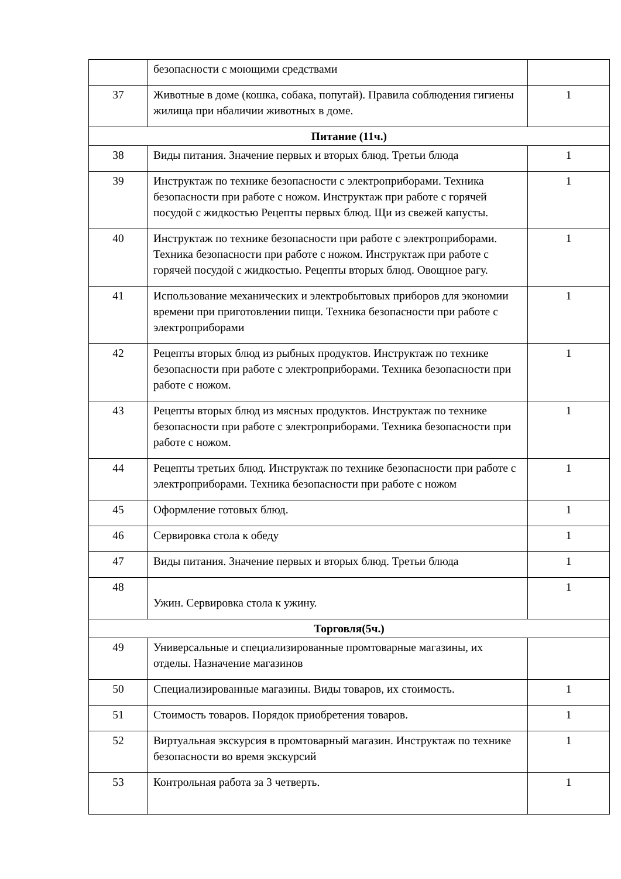| | безопасности с моющими средствами | |
| 37 | Животные в доме (кошка, собака, попугай). Правила соблюдения гигиены жилища при нбаличии животных в доме. | 1 |
| Питание (11ч.) | | |
| 38 | Виды питания. Значение первых и вторых блюд. Третьи блюда | 1 |
| 39 | Инструктаж по технике безопасности с электроприборами. Техника безопасности при работе с ножом. Инструктаж при работе с горячей посудой с жидкостью Рецепты первых блюд. Щи из свежей капусты. | 1 |
| 40 | Инструктаж по технике безопасности при работе с электроприборами. Техника безопасности при работе с ножом. Инструктаж при работе с горячей посудой с жидкостью. Рецепты вторых блюд. Овощное рагу. | 1 |
| 41 | Использование механических и электробытовых приборов для экономии времени при приготовлении пищи. Техника безопасности при работе с электроприборами | 1 |
| 42 | Рецепты вторых блюд из рыбных продуктов. Инструктаж по технике безопасности при работе с электроприборами. Техника безопасности при работе с ножом. | 1 |
| 43 | Рецепты вторых блюд из мясных продуктов. Инструктаж по технике безопасности при работе с электроприборами. Техника безопасности при работе с ножом. | 1 |
| 44 | Рецепты третьих блюд. Инструктаж по технике безопасности при работе с электроприборами. Техника безопасности при работе с ножом | 1 |
| 45 | Оформление готовых блюд. | 1 |
| 46 | Сервировка стола к обеду | 1 |
| 47 | Виды питания. Значение первых и вторых блюд. Третьи блюда | 1 |
| 48 | Ужин. Сервировка стола к ужину. | 1 |
| Торговля(5ч.) | | |
| 49 | Универсальные и специализированные промтоварные магазины, их отделы. Назначение магазинов | |
| 50 | Специализированные магазины. Виды товаров, их стоимость. | 1 |
| 51 | Стоимость товаров. Порядок приобретения товаров. | 1 |
| 52 | Виртуальная экскурсия в промтоварный магазин. Инструктаж по технике безопасности во время экскурсий | 1 |
| 53 | Контрольная работа за 3 четверть. | 1 |